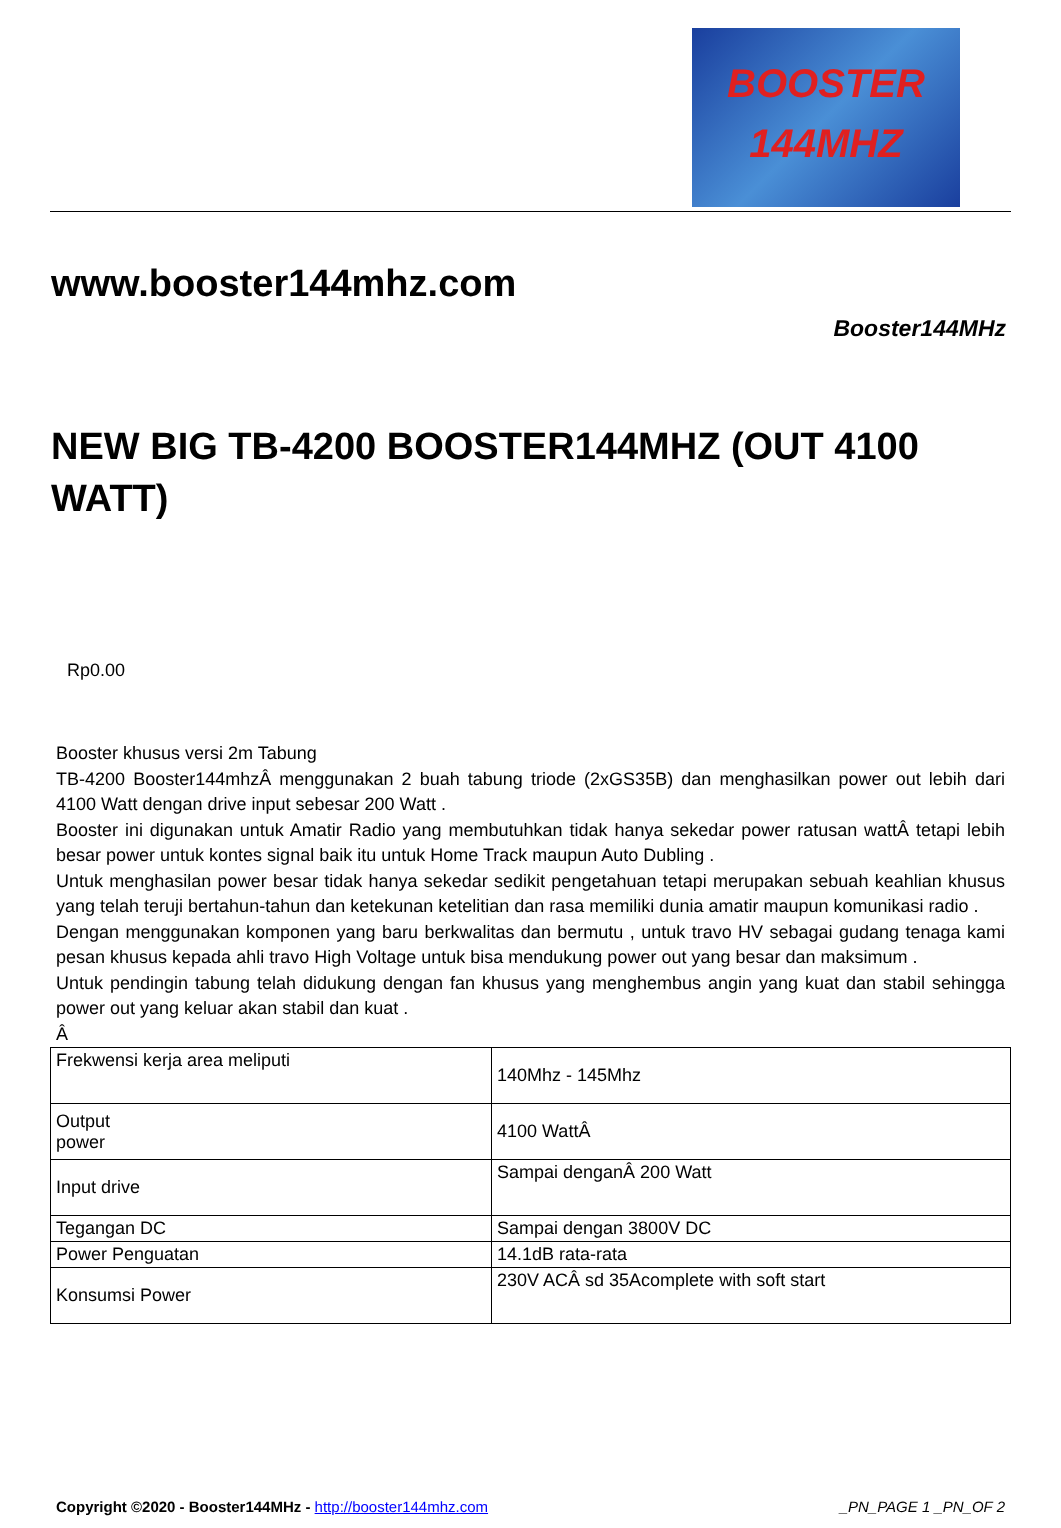BOOSTER
144MHZ
www.booster144mhz.com
Booster144MHz
NEW BIG TB-4200 BOOSTER144MHZ (OUT 4100 WATT)
Rp0.00
Booster khusus versi 2m Tabung
TB-4200 Booster144mhzÂ menggunakan 2 buah tabung triode (2xGS35B) dan menghasilkan power out lebih dari 4100 Watt dengan drive input sebesar 200 Watt .
Booster ini digunakan untuk Amatir Radio yang membutuhkan tidak hanya sekedar power ratusan wattÂ tetapi lebih besar power untuk kontes signal baik itu untuk Home Track maupun Auto Dubling .
Untuk menghasilan power besar tidak hanya sekedar sedikit pengetahuan tetapi merupakan sebuah keahlian khusus yang telah teruji bertahun-tahun dan ketekunan ketelitian dan rasa memiliki dunia amatir maupun komunikasi radio .
Dengan menggunakan komponen yang baru berkwalitas dan bermutu , untuk travo HV sebagai gudang tenaga kami pesan khusus kepada ahli travo High Voltage untuk bisa mendukung power out yang besar dan maksimum .
Untuk pendingin tabung telah didukung dengan fan khusus yang menghembus angin yang kuat dan stabil sehingga power out yang keluar akan stabil dan kuat .
Â
| Frekwensi kerja area meliputi | 140Mhz - 145Mhz |
| Output power | 4100 WattÂ |
| Input drive | Sampai denganÂ 200 Watt |
| Tegangan DC | Sampai dengan 3800V DC |
| Power Penguatan | 14.1dB rata-rata |
| Konsumsi Power | 230V ACÂ sd 35Acomplete with soft start |
Copyright ©2020 - Booster144MHz - http://booster144mhz.com _PN_PAGE 1 _PN_OF 2